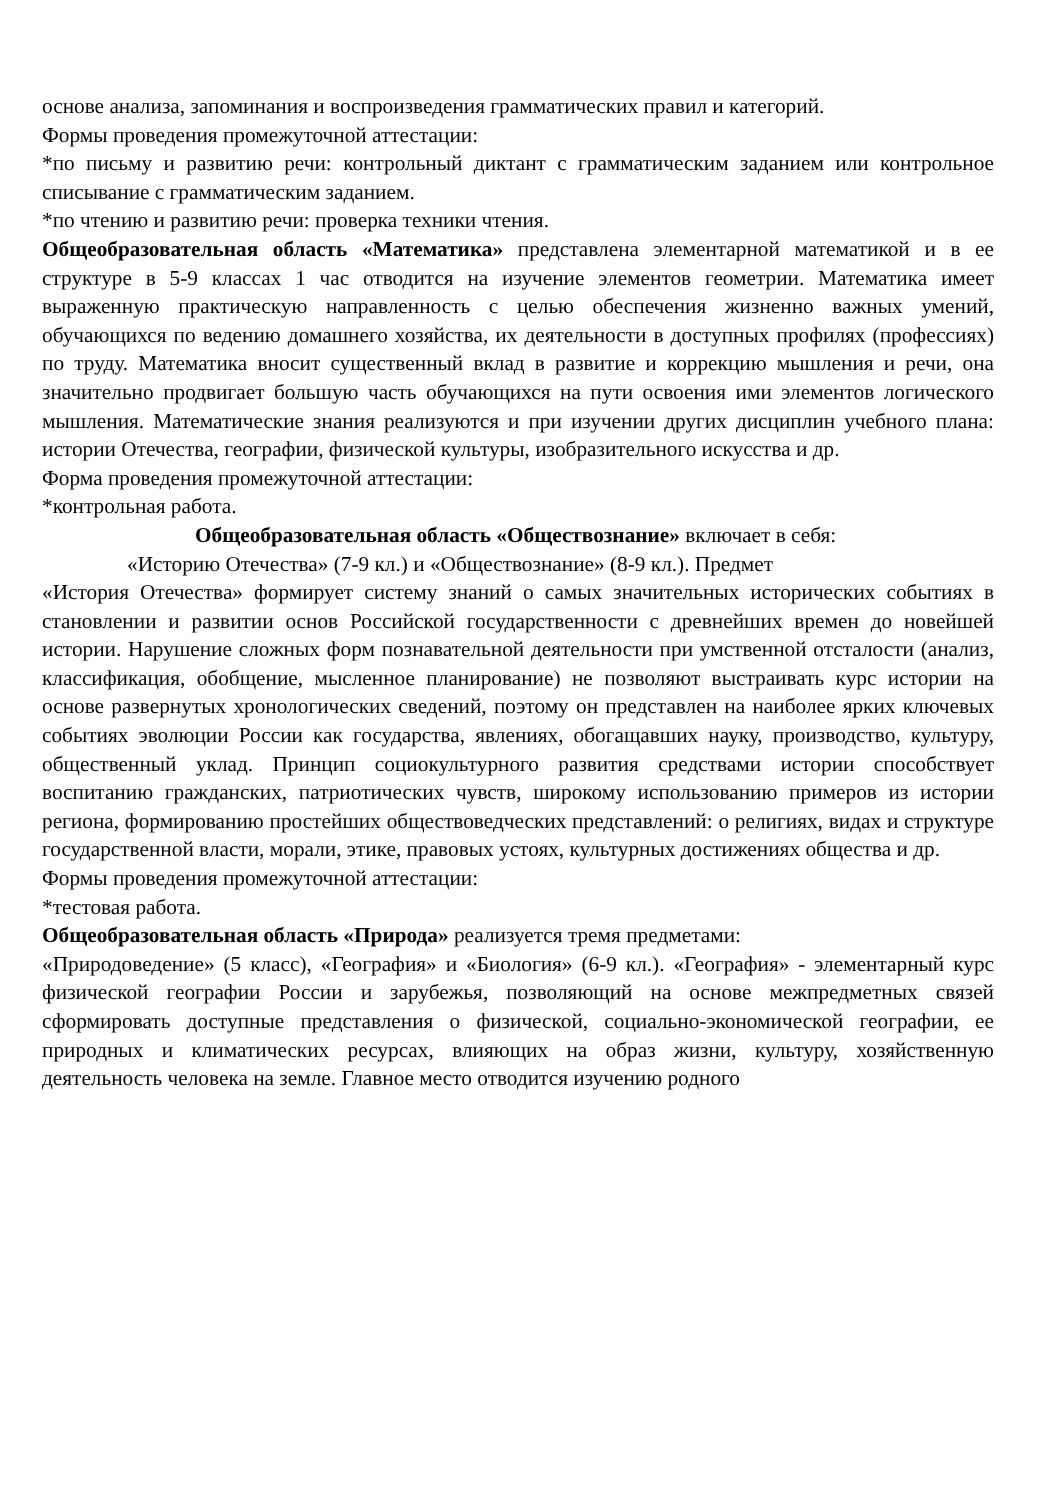основе анализа, запоминания и воспроизведения грамматических правил и категорий.
Формы проведения промежуточной аттестации:
*по письму и развитию речи: контрольный диктант с грамматическим заданием или контрольное списывание с грамматическим заданием.
*по чтению и развитию речи: проверка техники чтения.
Общеобразовательная область «Математика» представлена элементарной математикой и в ее структуре в 5-9 классах 1 час отводится на изучение элементов геометрии. Математика имеет выраженную практическую направленность с целью обеспечения жизненно важных умений, обучающихся по ведению домашнего хозяйства, их деятельности в доступных профилях (профессиях) по труду. Математика вносит существенный вклад в развитие и коррекцию мышления и речи, она значительно продвигает большую часть обучающихся на пути освоения ими элементов логического мышления. Математические знания реализуются и при изучении других дисциплин учебного плана: истории Отечества, географии, физической культуры, изобразительного искусства и др.
Форма проведения промежуточной аттестации:
*контрольная работа.
Общеобразовательная область «Обществознание» включает в себя:
«Историю Отечества» (7-9 кл.) и «Обществознание» (8-9 кл.). Предмет
«История Отечества» формирует систему знаний о самых значительных исторических событиях в становлении и развитии основ Российской государственности с древнейших времен до новейшей истории. Нарушение сложных форм познавательной деятельности при умственной отсталости (анализ, классификация, обобщение, мысленное планирование) не позволяют выстраивать курс истории на основе развернутых хронологических сведений, поэтому он представлен на наиболее ярких ключевых событиях эволюции России как государства, явлениях, обогащавших науку, производство, культуру, общественный уклад. Принцип социокультурного развития средствами истории способствует воспитанию гражданских, патриотических чувств, широкому использованию примеров из истории региона, формированию простейших обществоведческих представлений: о религиях, видах и структуре государственной власти, морали, этике, правовых устоях, культурных достижениях общества и др.
Формы проведения промежуточной аттестации:
*тестовая работа.
Общеобразовательная область «Природа» реализуется тремя предметами:
«Природоведение» (5 класс), «География» и «Биология» (6-9 кл.). «География» - элементарный курс физической географии России и зарубежья, позволяющий на основе межпредметных связей сформировать доступные представления о физической, социально-экономической географии, ее природных и климатических ресурсах, влияющих на образ жизни, культуру, хозяйственную деятельность человека на земле. Главное место отводится изучению родного